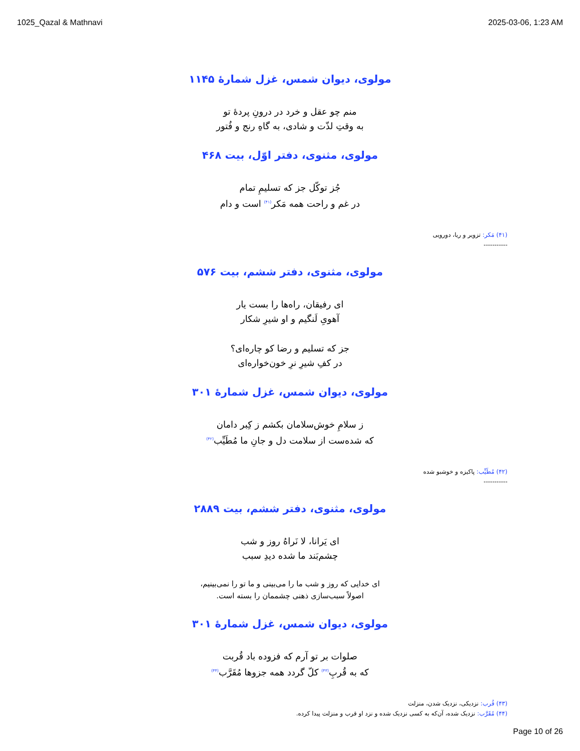1025_Qazal & Mathnavi 2025-03-06, 1:23 AM
مولوی، دیوان شمس، غزل شمارهٔ ۱۱۴۵
منم چو عقل و خرد در درونِ پردهٔ تو
به وقتِ لذّت و شادی، به گاهِ رنج و فُتور
مولوی، مثنوی، دفتر اوّل، بیت ۴۶۸
جُز توکّل جز که تسلیمِ تمام
در غم و راحت همه مَکر<sup>(۴۱)</sup> است و دام
(۴۱) مَکر: تزویر و ریا، دورویی
-----------
مولوی، مثنوی، دفتر ششم، بیت ۵۷۶
ای رفیقان، راه‌ها را بست یار
آهویِ لَنگیم و او شیرِ شکار
جز که تسلیم و رضا کو چاره‌ای؟
در کفِ شیرِ نرِ خون‌خواره‌ای
مولوی، دیوان شمس، غزل شمارهٔ ۳۰۱
ز سلامِ خوش‌سلامان بکشم ز کِبر دامان
که شده‌ست از سلامت دل و جانِ ما مُطَیِّب<sup>(۴۲)</sup>
(۴۲) مُطَیِّب: پاکیزه و خوشبو شده
-----------
مولوی، مثنوی، دفتر ششم، بیت ۲۸۸۹
ای یَرانا، لا نَراهُ روز و شب
چشم‌بَند ما شده دیدِ سبب
ای خدایی که روز و شب ما را می‌بینی و ما تو را نمی‌بینیم،
اصولاً سبب‌سازی ذهنی چشممان را بسته است.
مولوی، دیوان شمس، غزل شمارهٔ ۳۰۱
صلوات بر تو آرم که فزوده باد قُربت
که به قُربِ<sup>(۴۳)</sup> کلّ گردد همه جزوها مُقَرَّب<sup>(۴۴)</sup>
(۴۳) قُرب: نزدیکی، نزدیک شدن، منزلت
(۴۴) مُقَرَّب: نزدیک شده، آن‌که به کسی نزدیک شده و نزد او قرب و منزلت پیدا کرده.
Page 10 of 26